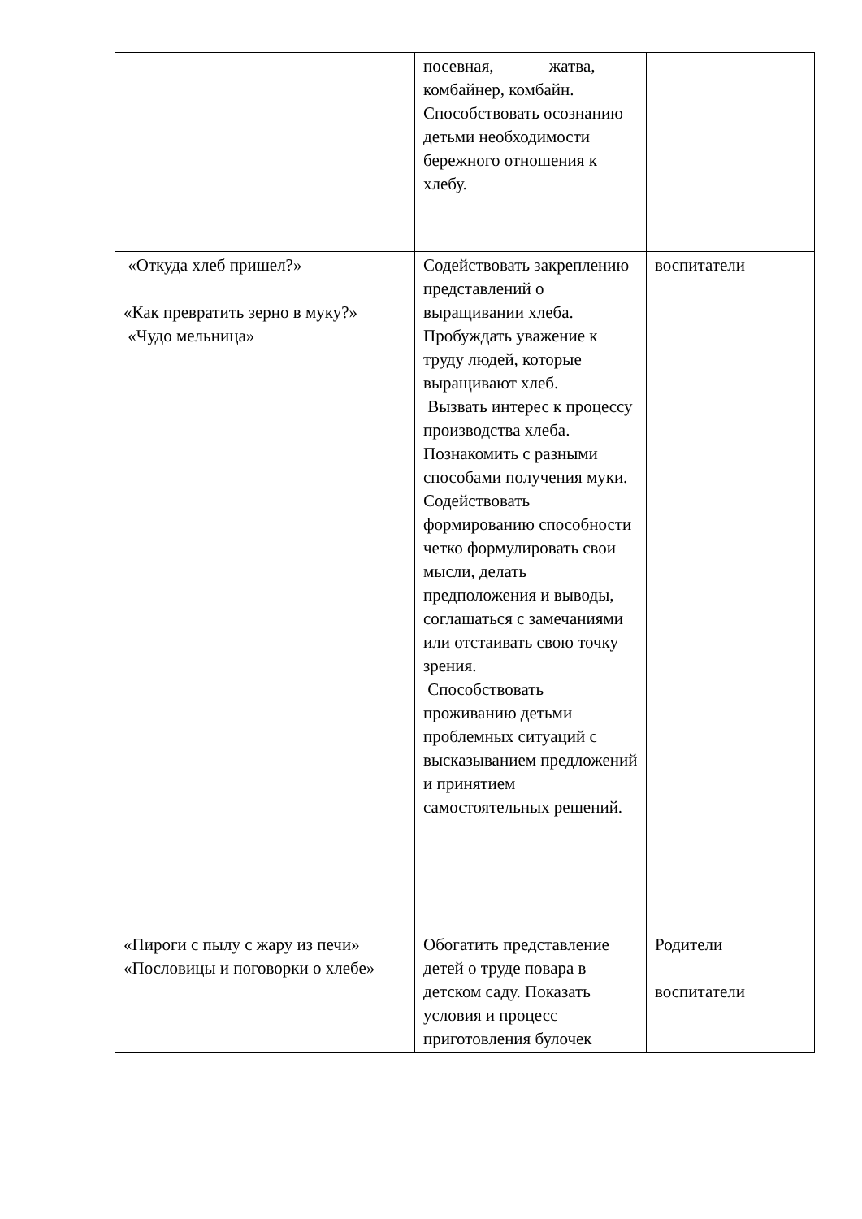| | посевная, жатва, комбайнер, комбайн. Способствовать осознанию детьми необходимости бережного отношения к хлебу. | |
| «Откуда хлеб пришел?» «Как превратить зерно в муку?» «Чудо мельница» | Содействовать закреплению представлений о выращивании хлеба. Пробуждать уважение к труду людей, которые выращивают хлеб. Вызвать интерес к процессу производства хлеба. Познакомить с разными способами получения муки. Содействовать формированию способности четко формулировать свои мысли, делать предположения и выводы, соглашаться с замечаниями или отстаивать свою точку зрения. Способствовать проживанию детьми проблемных ситуаций с высказыванием предложений и принятием самостоятельных решений. | воспитатели |
| «Пироги с пылу с жару из печи» «Пословицы и поговорки о хлебе» | Обогатить представление детей о труде повара в детском саду. Показать условия и процесс приготовления булочек | Родители воспитатели |